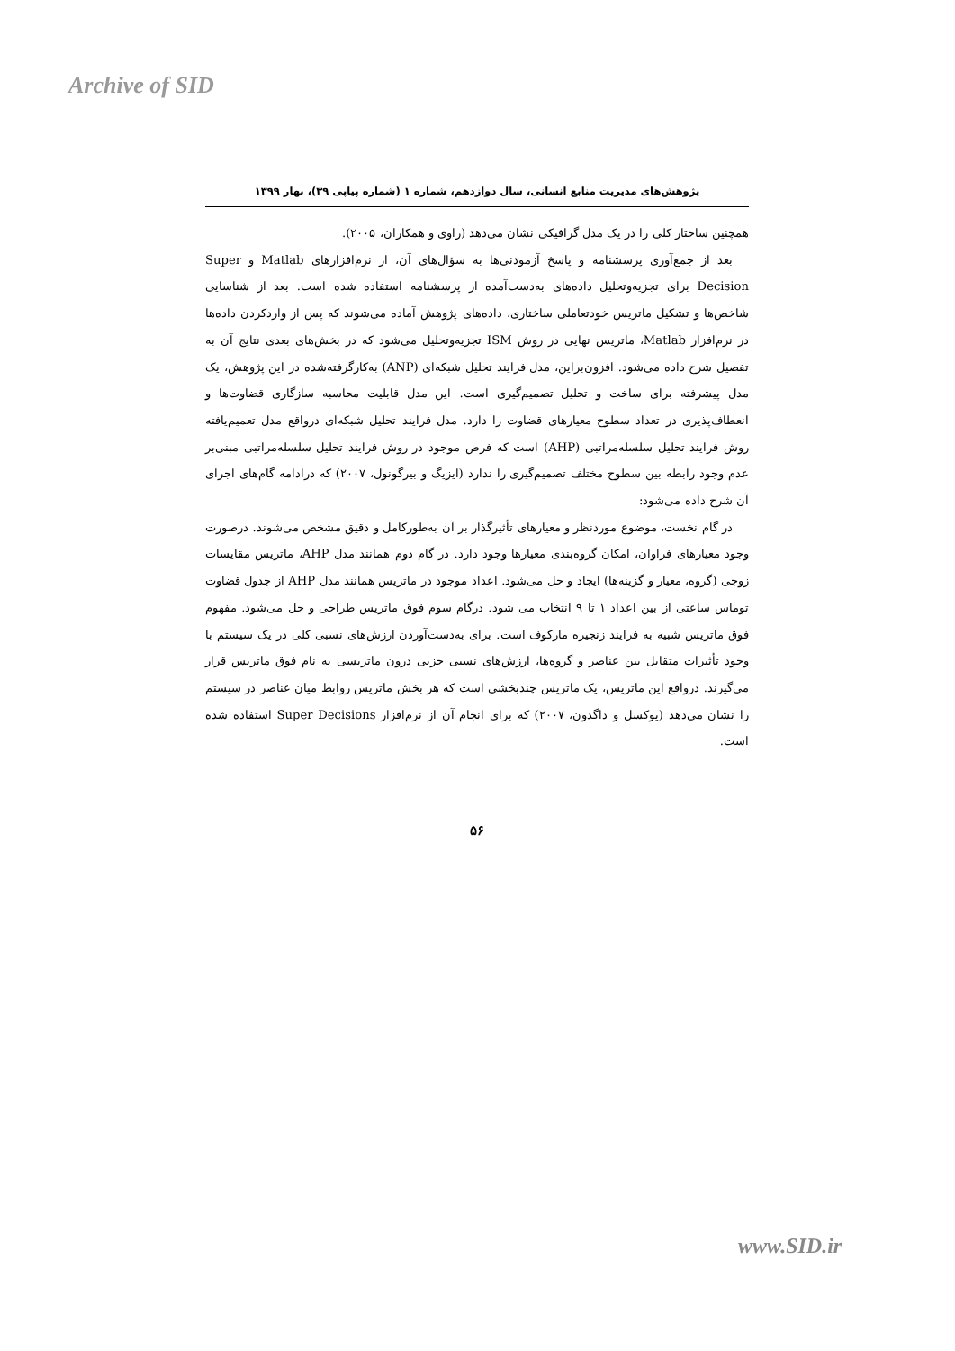Archive of SID
پژوهش‌های مدیریت منابع انسانی، سال دوازدهم، شماره ۱ (شماره پیاپی ۳۹)، بهار ۱۳۹۹
همچنین ساختار کلی را در یک مدل گرافیکی نشان می‌دهد (راوی و همکاران، ۲۰۰۵).
بعد از جمع‌آوری پرسشنامه و پاسخ آزمودنی‌ها به سؤال‌های آن، از نرم‌افزارهای Matlab و Super Decision برای تجزیه‌وتحلیل داده‌های به‌دست‌آمده از پرسشنامه استفاده شده است. بعد از شناسایی شاخص‌ها و تشکیل ماتریس خودتعاملی ساختاری، داده‌های پژوهش آماده می‌شوند که پس از واردکردن داده‌ها در نرم‌افزار Matlab، ماتریس نهایی در روش ISM تجزیه‌وتحلیل می‌شود که در بخش‌های بعدی نتایج آن به تفصیل شرح داده می‌شود. افزون‌براین، مدل فرایند تحلیل شبکه‌ای (ANP) به‌کارگرفته‌شده در این پژوهش، یک مدل پیشرفته برای ساخت و تحلیل تصمیم‌گیری است. این مدل قابلیت محاسبه سازگاری قضاوت‌ها و انعطاف‌پذیری در تعداد سطوح معیارهای قضاوت را دارد. مدل فرایند تحلیل شبکه‌ای درواقع مدل تعمیم‌یافته روش فرایند تحلیل سلسله‌مراتبی (AHP) است که فرض موجود در روش فرایند تحلیل سلسله‌مراتبی مبنی‌بر عدم وجود رابطه بین سطوح مختلف تصمیم‌گیری را ندارد (ایزیگ و بیرگونول، ۲۰۰۷) که درادامه گام‌های اجرای آن شرح داده می‌شود:
در گام نخست، موضوع موردنظر و معیارهای تأثیرگذار بر آن به‌طورکامل و دقیق مشخص می‌شوند. درصورت وجود معیارهای فراوان، امکان گروه‌بندی معیارها وجود دارد. در گام دوم همانند مدل AHP، ماتریس مقایسات زوجی (گروه، معیار و گزینه‌ها) ایجاد و حل می‌شود. اعداد موجود در ماتریس همانند مدل AHP از جدول قضاوت توماس ساعتی از بین اعداد ۱ تا ۹ انتخاب می شود. درگام سوم فوق ماتریس طراحی و حل می‌شود. مفهوم فوق ماتریس شبیه به فرایند زنجیره مارکوف است. برای به‌دست‌آوردن ارزش‌های نسبی کلی در یک سیستم با وجود تأثیرات متقابل بین عناصر و گروه‌ها، ارزش‌های نسبی جزیی درون ماتریسی به نام فوق ماتریس قرار می‌گیرند. درواقع این ماتریس، یک ماتریس چندبخشی است که هر بخش ماتریس روابط میان عناصر در سیستم را نشان می‌دهد (یوکسل و داگدون، ۲۰۰۷) که برای انجام آن از نرم‌افزار Super Decisions استفاده شده است.
۵۶
www.SID.ir